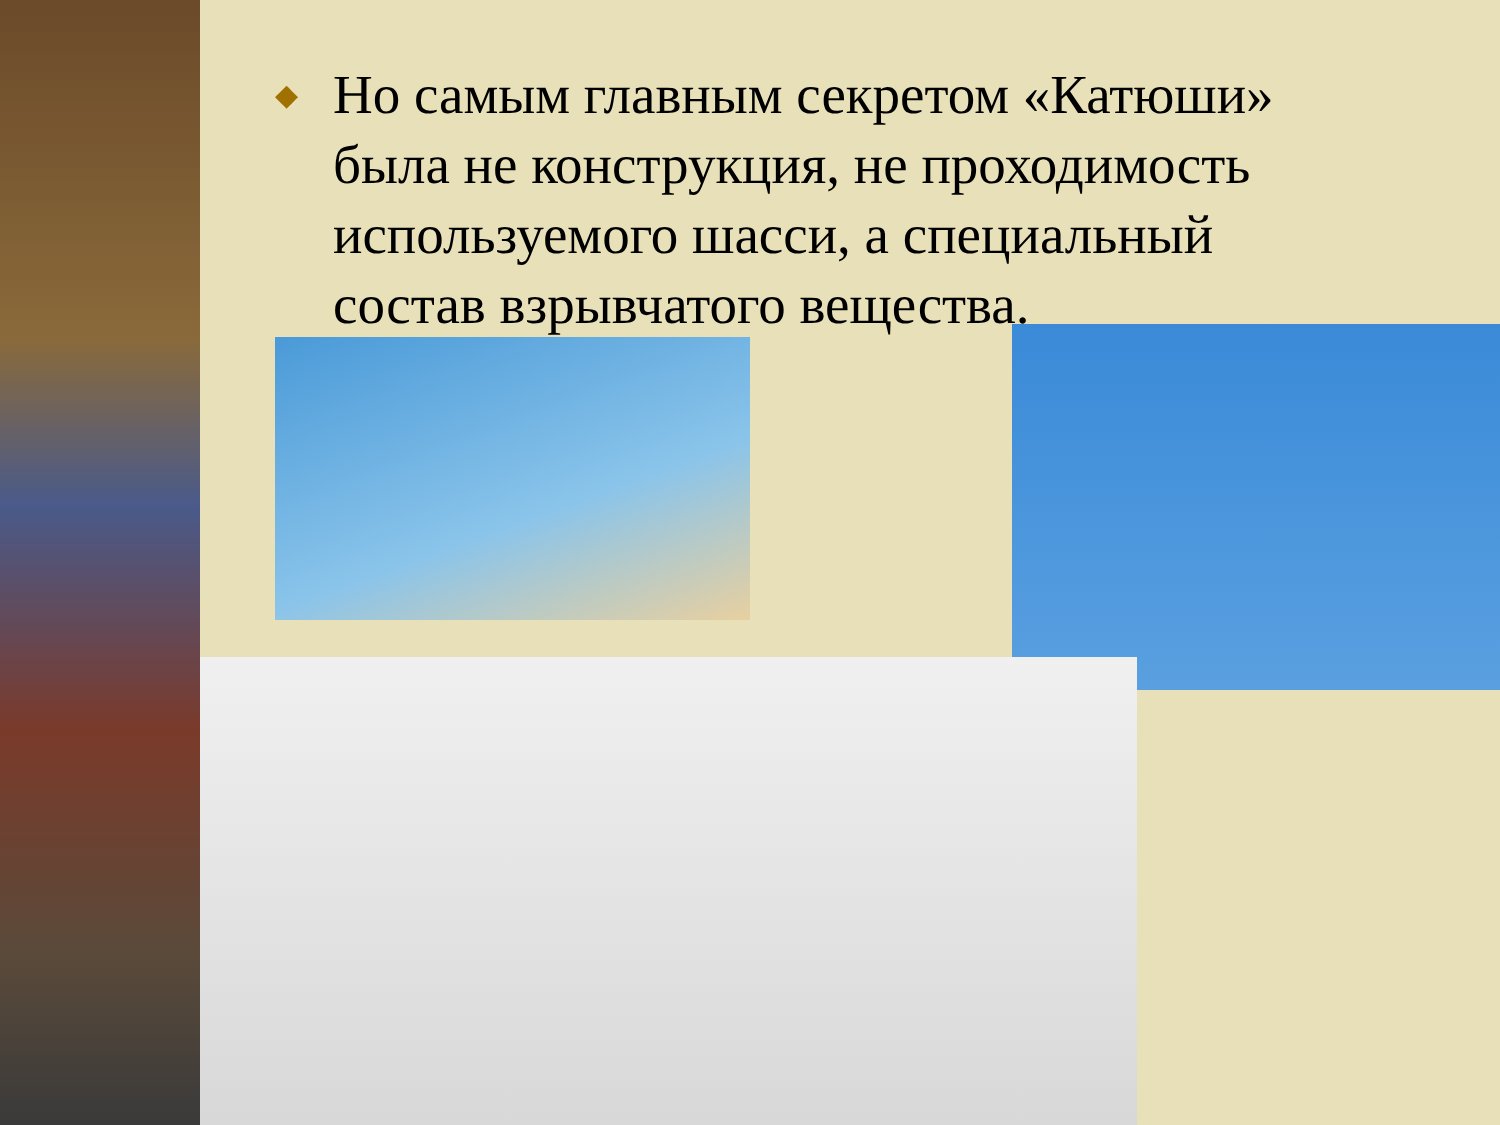◆
Но самым главным секретом «Катюши» была не конструкция, не проходимость используемого шасси, а специальный состав взрывчатого вещества.